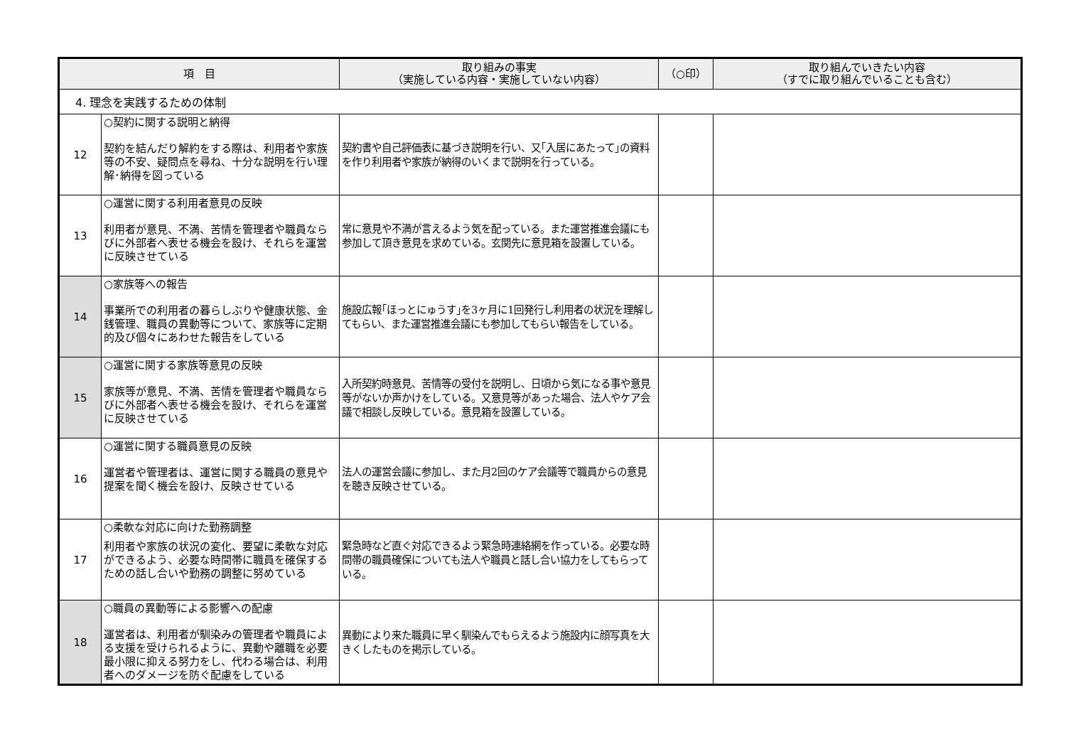| 項 目 | | 取り組みの事実 （実施している内容・実施していない内容） | （○印） | 取り組んでいきたい内容 （すでに取り組んでいることも含む） |
| --- | --- | --- | --- | --- |
| 4. 理念を実践するための体制 | | | | |
| 12 | ○契約に関する説明と納得 契約を結んだり解約をする際は、利用者や家族等の不安、疑問点を尋ね、十分な説明を行い理解･納得を図っている | 契約書や自己評価表に基づき説明を行い、又｢入居にあたって｣の資料を作り利用者や家族が納得のいくまで説明を行っている。 | | |
| 13 | ○運営に関する利用者意見の反映 利用者が意見、不満、苦情を管理者や職員ならびに外部者へ表せる機会を設け、それらを運営に反映させている | 常に意見や不満が言えるよう気を配っている。また運営推進会議にも参加して頂き意見を求めている。玄関先に意見箱を設置している。 | | |
| 14 | ○家族等への報告 事業所での利用者の暮らしぶりや健康状態、金銭管理、職員の異動等について、家族等に定期的及び個々にあわせた報告をしている | 施設広報｢ほっとにゅうす｣を3ヶ月に1回発行し利用者の状況を理解してもらい、また運営推進会議にも参加してもらい報告をしている。 | | |
| 15 | ○運営に関する家族等意見の反映 家族等が意見、不満、苦情を管理者や職員ならびに外部者へ表せる機会を設け、それらを運営に反映させている | 入所契約時意見、苦情等の受付を説明し、日頃から気になる事や意見等がないか声かけをしている。又意見等があった場合、法人やケア会議で相談し反映している。意見箱を設置している。 | | |
| 16 | ○運営に関する職員意見の反映 運営者や管理者は、運営に関する職員の意見や提案を聞く機会を設け、反映させている | 法人の運営会議に参加し、また月2回のケア会議等で職員からの意見を聴き反映させている。 | | |
| 17 | ○柔軟な対応に向けた勤務調整 利用者や家族の状況の変化、要望に柔軟な対応ができるよう、必要な時間帯に職員を確保するための話し合いや勤務の調整に努めている | 緊急時など直ぐ対応できるよう緊急時連絡網を作っている。必要な時間帯の職員確保についても法人や職員と話し合い協力をしてもらっている。 | | |
| 18 | ○職員の異動等による影響への配慮 運営者は、利用者が馴染みの管理者や職員による支援を受けられるように、異動や離職を必要最小限に抑える努力をし、代わる場合は、利用者へのダメージを防ぐ配慮をしている | 異動により来た職員に早く馴染んでもらえるよう施設内に顔写真を大きくしたものを掲示している。 | | |